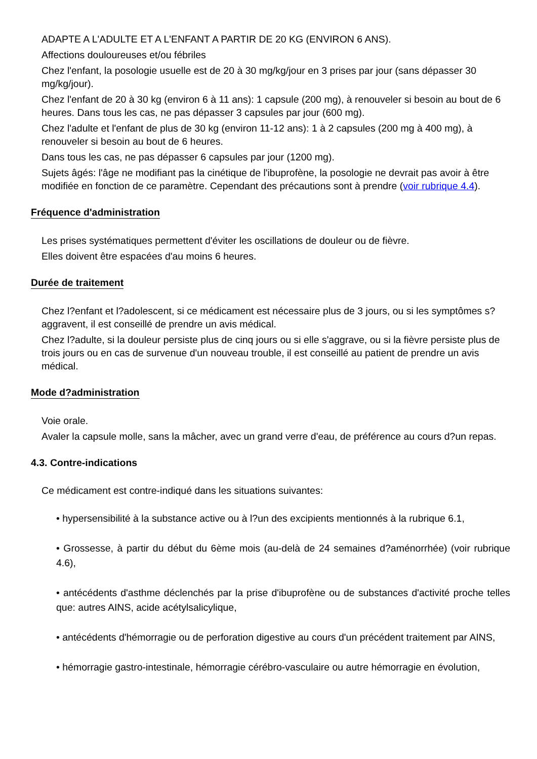ADAPTE A L'ADULTE ET A L'ENFANT A PARTIR DE 20 KG (ENVIRON 6 ANS).
Affections douloureuses et/ou fébriles
Chez l'enfant, la posologie usuelle est de 20 à 30 mg/kg/jour en 3 prises par jour (sans dépasser 30 mg/kg/jour).
Chez l'enfant de 20 à 30 kg (environ 6 à 11 ans): 1 capsule (200 mg), à renouveler si besoin au bout de 6 heures. Dans tous les cas, ne pas dépasser 3 capsules par jour (600 mg).
Chez l'adulte et l'enfant de plus de 30 kg (environ 11-12 ans): 1 à 2 capsules (200 mg à 400 mg), à renouveler si besoin au bout de 6 heures.
Dans tous les cas, ne pas dépasser 6 capsules par jour (1200 mg).
Sujets âgés: l'âge ne modifiant pas la cinétique de l'ibuprofène, la posologie ne devrait pas avoir à être modifiée en fonction de ce paramètre. Cependant des précautions sont à prendre (voir rubrique 4.4).
Fréquence d'administration
Les prises systématiques permettent d'éviter les oscillations de douleur ou de fièvre.
Elles doivent être espacées d'au moins 6 heures.
Durée de traitement
Chez l?enfant et l?adolescent, si ce médicament est nécessaire plus de 3 jours, ou si les symptômes s?aggravent, il est conseillé de prendre un avis médical.
Chez l?adulte, si la douleur persiste plus de cinq jours ou si elle s'aggrave, ou si la fièvre persiste plus de trois jours ou en cas de survenue d'un nouveau trouble, il est conseillé au patient de prendre un avis médical.
Mode d?administration
Voie orale.
Avaler la capsule molle, sans la mâcher, avec un grand verre d'eau, de préférence au cours d?un repas.
4.3. Contre-indications
Ce médicament est contre-indiqué dans les situations suivantes:
• hypersensibilité à la substance active ou à l?un des excipients mentionnés à la rubrique 6.1,
• Grossesse, à partir du début du 6ème mois (au-delà de 24 semaines d?aménorrhée) (voir rubrique 4.6),
• antécédents d'asthme déclenchés par la prise d'ibuprofène ou de substances d'activité proche telles que: autres AINS, acide acétylsalicylique,
• antécédents d'hémorragie ou de perforation digestive au cours d'un précédent traitement par AINS,
• hémorragie gastro-intestinale, hémorragie cérébro-vasculaire ou autre hémorragie en évolution,